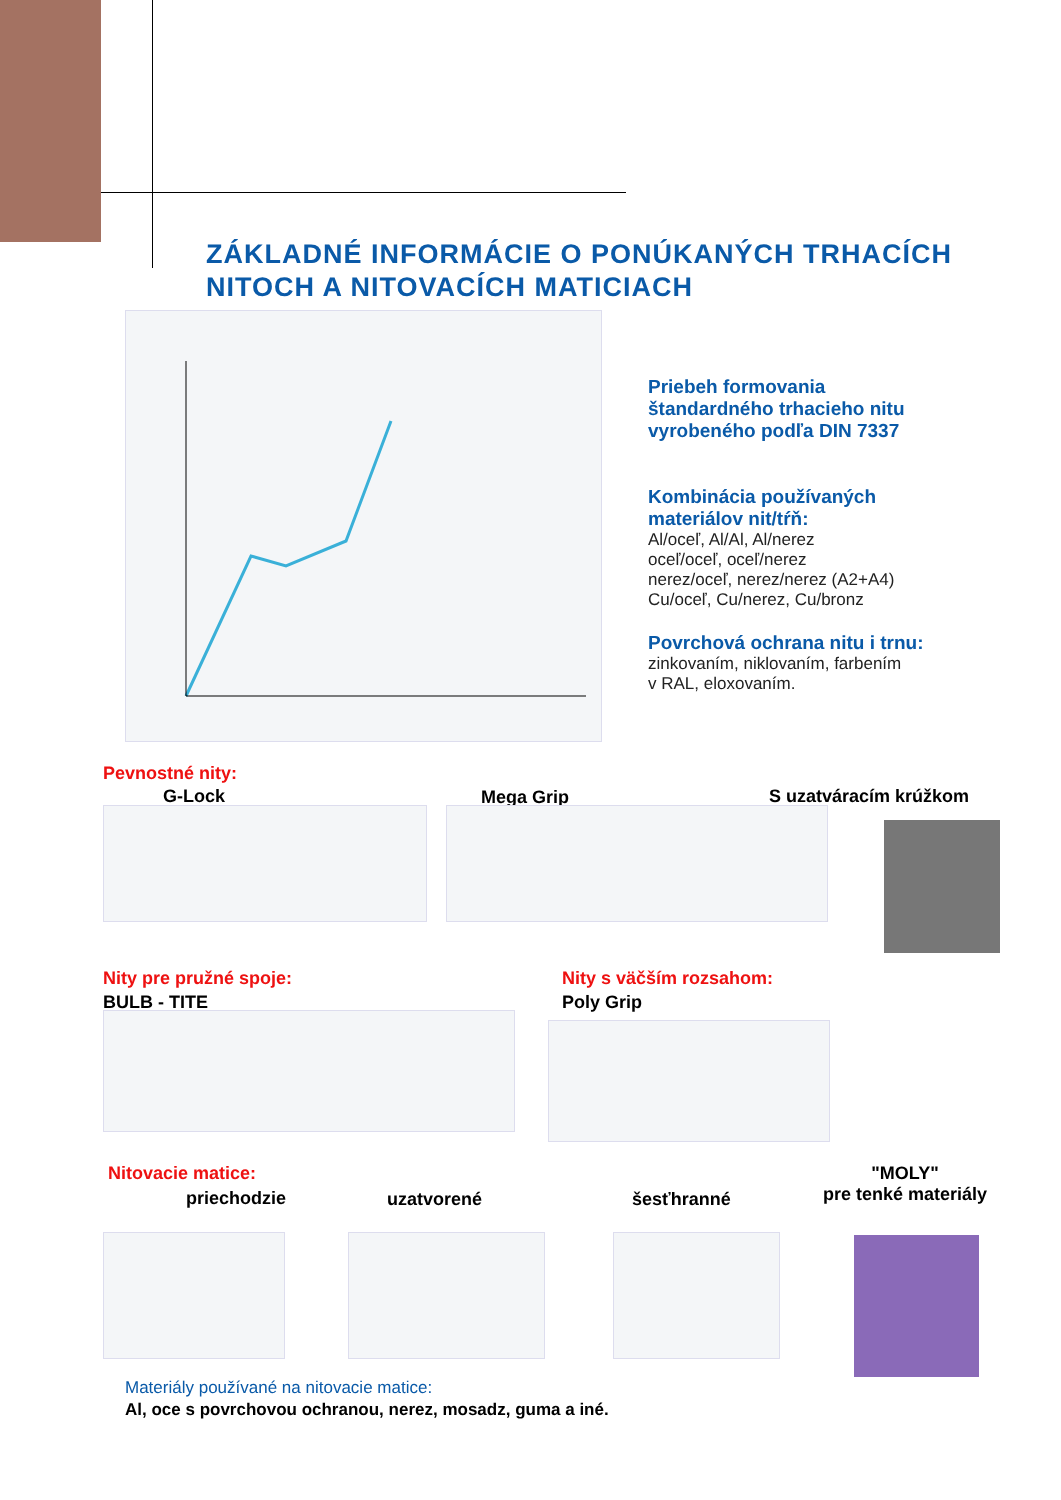ZÁKLADNÉ INFORMÁCIE O PONÚKANÝCH TRHACÍCH
NITOCH A NITOVACÍCH MATICIACH
Priebeh formovania
štandardného trhacieho nitu
vyrobeného podľa DIN 7337
Kombinácia používaných
materiálov nit/tŕň:
Al/oceľ, Al/Al, Al/nerez
oceľ/oceľ, oceľ/nerez
nerez/oceľ, nerez/nerez (A2+A4)
Cu/oceľ, Cu/nerez, Cu/bronz
Povrchová ochrana nitu i trnu:
zinkovaním, niklovaním, farbením
v RAL, eloxovaním.
Pevnostné nity:
G-Lock Mega Grip S uzatváracím krúžkom
Nity pre pružné spoje:
BULB - TITE
Nity s väčším rozsahom:
Poly Grip
Nitovacie matice:
priechodzie uzatvorené šesťhranné
"MOLY"
pre tenké materiály
Materiály používané na nitovacie matice:
Al, oce s povrchovou ochranou, nerez, mosadz, guma a iné.